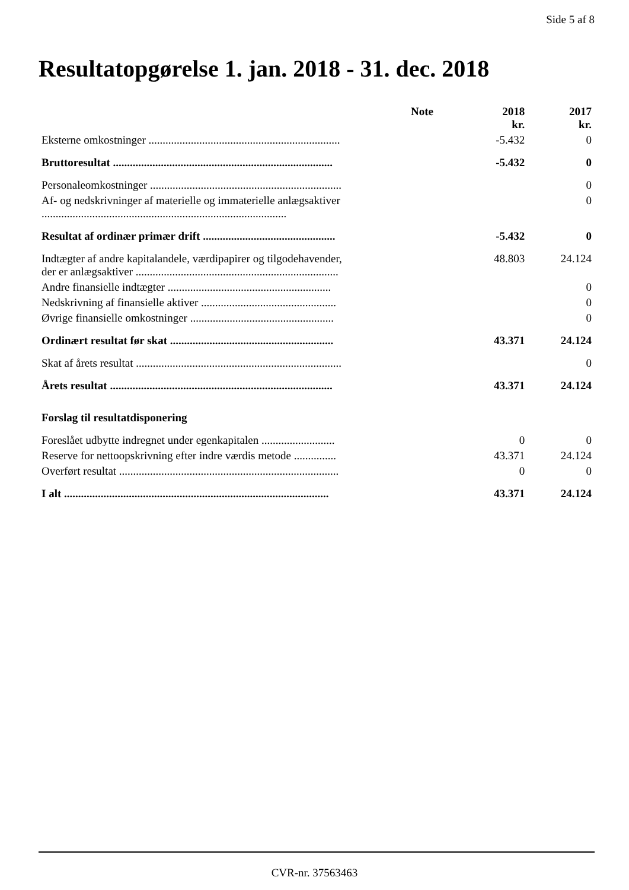Side 5 af 8
Resultatopgørelse 1. jan. 2018 - 31. dec. 2018
| | Note | 2018 kr. | 2017 kr. |
| --- | --- | --- | --- |
| Eksterne omkostninger .................................................................... | | -5.432 | 0 |
| Bruttoresultat .............................................................................. | | -5.432 | 0 |
| Personaleomkostninger .................................................................... | | | 0 |
| Af- og nedskrivninger af materielle og immaterielle anlægsaktiver ....................................................................................... | | | 0 |
| Resultat af ordinær primær drift ............................................... | | -5.432 | 0 |
| Indtægter af andre kapitalandele, værdipapirer og tilgodehavender, der er anlægsaktiver ........................................................................ | | 48.803 | 24.124 |
| Andre finansielle indtægter .......................................................... | | | 0 |
| Nedskrivning af finansielle aktiver ................................................ | | | 0 |
| Øvrige finansielle omkostninger ................................................... | | | 0 |
| Ordinært resultat før skat .......................................................... | | 43.371 | 24.124 |
| Skat af årets resultat ......................................................................... | | | 0 |
| Årets resultat ............................................................................... | | 43.371 | 24.124 |
| Forslag til resultatdisponering | | | |
| Foreslået udbytte indregnet under egenkapitalen .......................... | | 0 | 0 |
| Reserve for nettoopskrivning efter indre værdis metode ............... | | 43.371 | 24.124 |
| Overført resultat .............................................................................. | | 0 | 0 |
| I alt .............................................................................................. | | 43.371 | 24.124 |
CVR-nr. 37563463